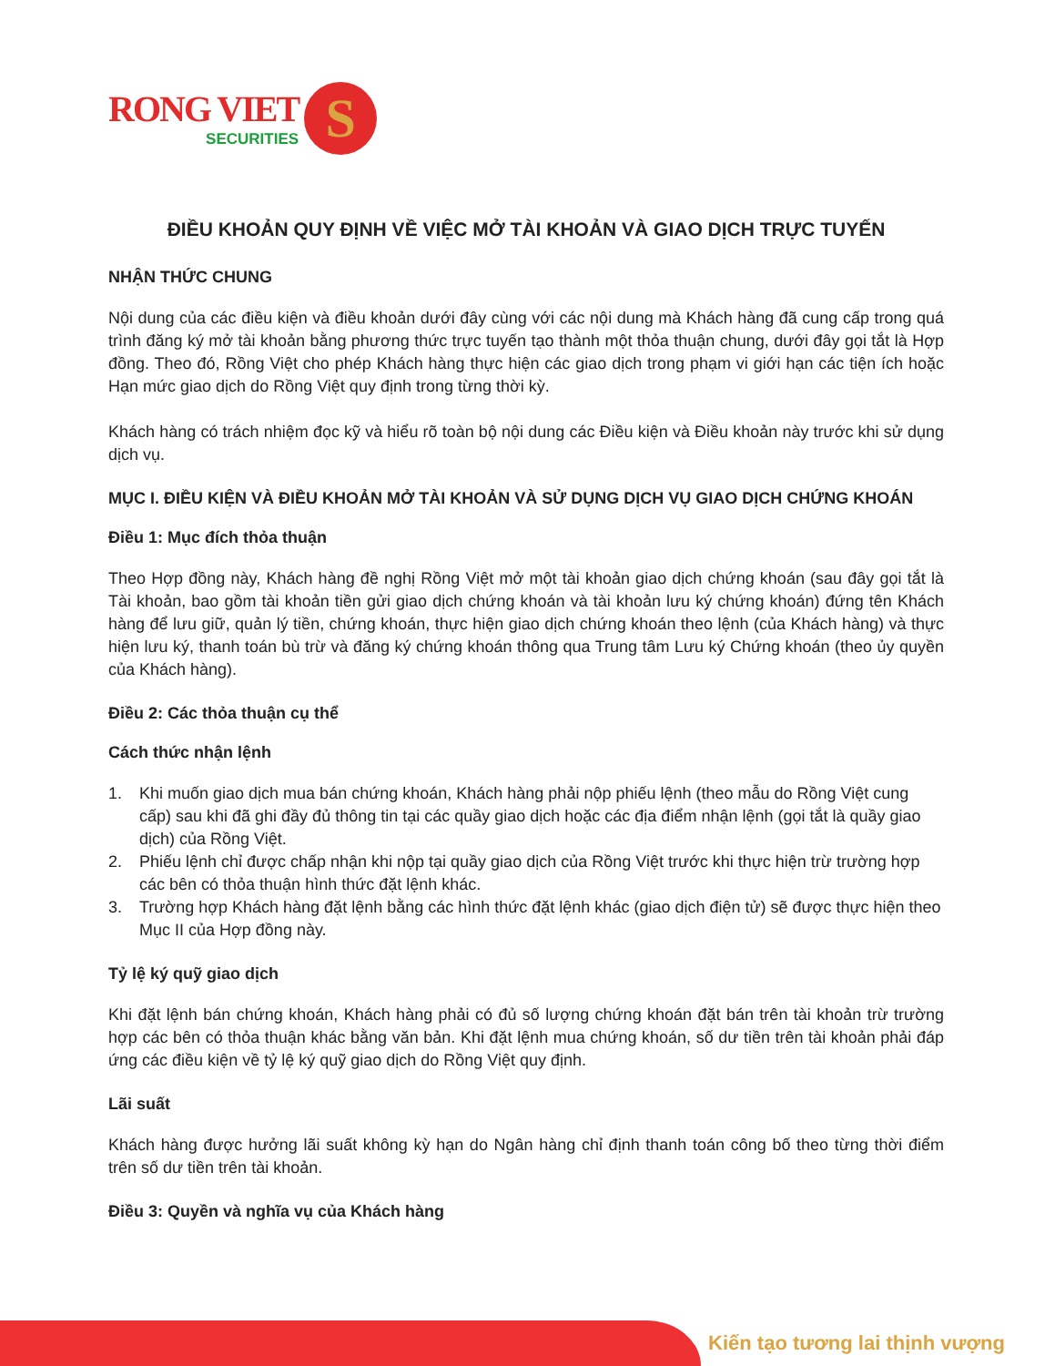RONG VIET
SECURITIES
S
ĐIỀU KHOẢN QUY ĐỊNH VỀ VIỆC MỞ TÀI KHOẢN VÀ GIAO DỊCH TRỰC TUYẾN
NHẬN THỨC CHUNG
Nội dung của các điều kiện và điều khoản dưới đây cùng với các nội dung mà Khách hàng đã cung cấp trong quá trình đăng ký mở tài khoản bằng phương thức trực tuyến tạo thành một thỏa thuận chung, dưới đây gọi tắt là Hợp đồng. Theo đó, Rồng Việt cho phép Khách hàng thực hiện các giao dịch trong phạm vi giới hạn các tiện ích hoặc Hạn mức giao dịch do Rồng Việt quy định trong từng thời kỳ.
Khách hàng có trách nhiệm đọc kỹ và hiểu rõ toàn bộ nội dung các Điều kiện và Điều khoản này trước khi sử dụng dịch vụ.
MỤC I. ĐIỀU KIỆN VÀ ĐIỀU KHOẢN MỞ TÀI KHOẢN VÀ SỬ DỤNG DỊCH VỤ GIAO DỊCH CHỨNG KHOÁN
Điều 1: Mục đích thỏa thuận
Theo Hợp đồng này, Khách hàng đề nghị Rồng Việt mở một tài khoản giao dịch chứng khoán (sau đây gọi tắt là Tài khoản, bao gồm tài khoản tiền gửi giao dịch chứng khoán và tài khoản lưu ký chứng khoán) đứng tên Khách hàng để lưu giữ, quản lý tiền, chứng khoán, thực hiện giao dịch chứng khoán theo lệnh (của Khách hàng) và thực hiện lưu ký, thanh toán bù trừ và đăng ký chứng khoán thông qua Trung tâm Lưu ký Chứng khoán (theo ủy quyền của Khách hàng).
Điều 2: Các thỏa thuận cụ thể
Cách thức nhận lệnh
1. Khi muốn giao dịch mua bán chứng khoán, Khách hàng phải nộp phiếu lệnh (theo mẫu do Rồng Việt cung cấp) sau khi đã ghi đầy đủ thông tin tại các quầy giao dịch hoặc các địa điểm nhận lệnh (gọi tắt là quầy giao dịch) của Rồng Việt.
2. Phiếu lệnh chỉ được chấp nhận khi nộp tại quầy giao dịch của Rồng Việt trước khi thực hiện trừ trường hợp các bên có thỏa thuận hình thức đặt lệnh khác.
3. Trường hợp Khách hàng đặt lệnh bằng các hình thức đặt lệnh khác (giao dịch điện tử) sẽ được thực hiện theo Mục II của Hợp đồng này.
Tỷ lệ ký quỹ giao dịch
Khi đặt lệnh bán chứng khoán, Khách hàng phải có đủ số lượng chứng khoán đặt bán trên tài khoản trừ trường hợp các bên có thỏa thuận khác bằng văn bản. Khi đặt lệnh mua chứng khoán, số dư tiền trên tài khoản phải đáp ứng các điều kiện về tỷ lệ ký quỹ giao dịch do Rồng Việt quy định.
Lãi suất
Khách hàng được hưởng lãi suất không kỳ hạn do Ngân hàng chỉ định thanh toán công bố theo từng thời điểm trên số dư tiền trên tài khoản.
Điều 3: Quyền và nghĩa vụ của Khách hàng
Kiến tạo tương lai thịnh vượng